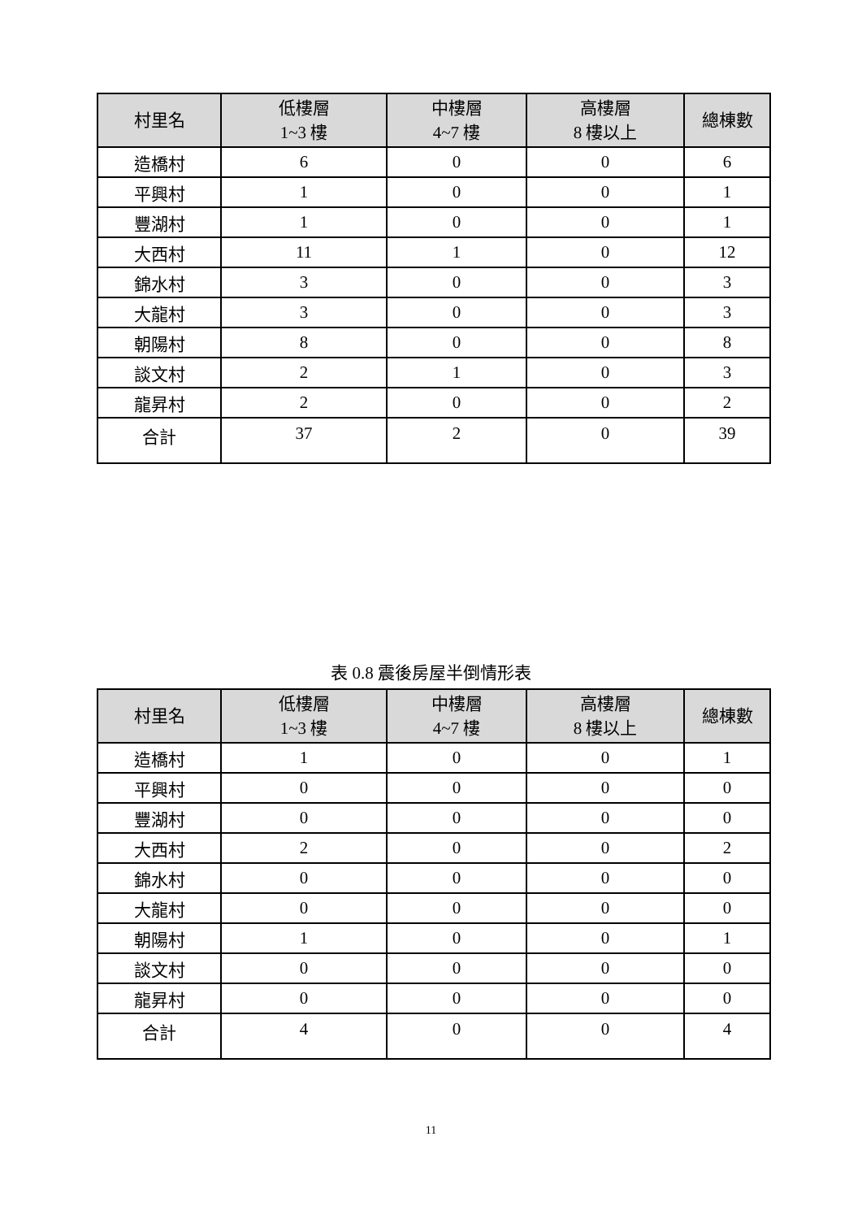| 村里名 | 低樓層 1~3 樓 | 中樓層 4~7 樓 | 高樓層 8 樓以上 | 總棟數 |
| --- | --- | --- | --- | --- |
| 造橋村 | 6 | 0 | 0 | 6 |
| 平興村 | 1 | 0 | 0 | 1 |
| 豐湖村 | 1 | 0 | 0 | 1 |
| 大西村 | 11 | 1 | 0 | 12 |
| 錦水村 | 3 | 0 | 0 | 3 |
| 大龍村 | 3 | 0 | 0 | 3 |
| 朝陽村 | 8 | 0 | 0 | 8 |
| 談文村 | 2 | 1 | 0 | 3 |
| 龍昇村 | 2 | 0 | 0 | 2 |
| 合計 | 37 | 2 | 0 | 39 |
表 0.8 震後房屋半倒情形表
| 村里名 | 低樓層 1~3 樓 | 中樓層 4~7 樓 | 高樓層 8 樓以上 | 總棟數 |
| --- | --- | --- | --- | --- |
| 造橋村 | 1 | 0 | 0 | 1 |
| 平興村 | 0 | 0 | 0 | 0 |
| 豐湖村 | 0 | 0 | 0 | 0 |
| 大西村 | 2 | 0 | 0 | 2 |
| 錦水村 | 0 | 0 | 0 | 0 |
| 大龍村 | 0 | 0 | 0 | 0 |
| 朝陽村 | 1 | 0 | 0 | 1 |
| 談文村 | 0 | 0 | 0 | 0 |
| 龍昇村 | 0 | 0 | 0 | 0 |
| 合計 | 4 | 0 | 0 | 4 |
11